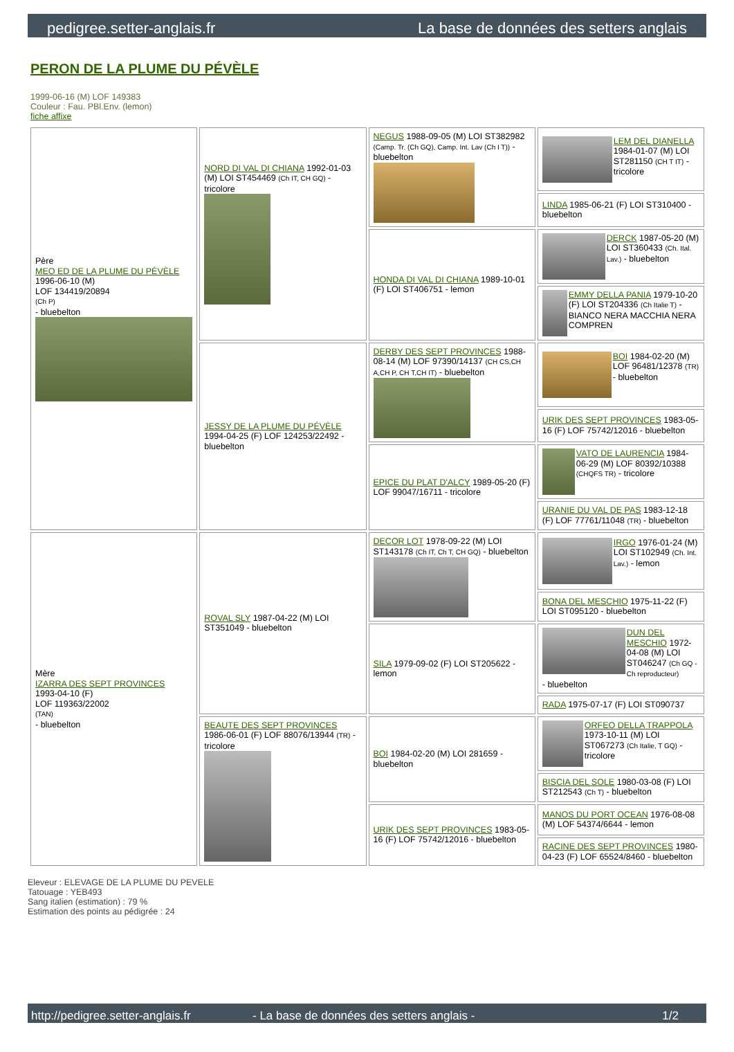pedigree.setter-anglais.fr La base de données des setters anglais
PERON DE LA PLUME DU PÉVÈLE
1999-06-16 (M) LOF 149383
Couleur : Fau. PBl.Env. (lemon)
fiche affixe
| Père MEO ED DE LA PLUME DU PÉVÈLE 1996-06-10 (M) LOF 134419/20894 (Ch P) - bluebelton | NORD DI VAL DI CHIANA 1992-01-03 (M) LOI ST454469 (Ch IT, CH GQ) - tricolore | NEGUS 1988-09-05 (M) LOI ST382982 (Camp. Tr. (Ch GQ), Camp. Int. Lav (Ch I T)) - bluebelton | LEM DEL DIANELLA 1984-01-07 (M) LOI ST281150 (CH T IT) - tricolore |
| | | | LINDA 1985-06-21 (F) LOI ST310400 - bluebelton |
| | | HONDA DI VAL DI CHIANA 1989-10-01 (F) LOI ST406751 - lemon | DERCK 1987-05-20 (M) LOI ST360433 (Ch. Ital. Lav.) - bluebelton |
| | | | EMMY DELLA PANIA 1979-10-20 (F) LOI ST204336 (Ch Italie T) - BIANCO NERA MACCHIA NERA COMPREN |
| | JESSY DE LA PLUME DU PÉVÈLE 1994-04-25 (F) LOF 124253/22492 - bluebelton | DERBY DES SEPT PROVINCES 1988-08-14 (M) LOF 97390/14137 (CH CS,CH A,CH P, CH T,CH IT) - bluebelton | BOI 1984-02-20 (M) LOF 96481/12378 (TR) - bluebelton |
| | | | URIK DES SEPT PROVINCES 1983-05-16 (F) LOF 75742/12016 - bluebelton |
| | | EPICE DU PLAT D'ALCY 1989-05-20 (F) LOF 99047/16711 - tricolore | VATO DE LAURENCIA 1984-06-29 (M) LOF 80392/10388 (CHQFS TR) - tricolore |
| | | | URANIE DU VAL DE PAS 1983-12-18 (F) LOF 77761/11048 (TR) - bluebelton |
| Mère IZARRA DES SEPT PROVINCES 1993-04-10 (F) LOF 119363/22002 (TAN) - bluebelton | ROVAL SLY 1987-04-22 (M) LOI ST351049 - bluebelton | DECOR LOT 1978-09-22 (M) LOI ST143178 (Ch IT, Ch T, CH GQ) - bluebelton | IRGO 1976-01-24 (M) LOI ST102949 (Ch. Int. Lav.) - lemon |
| | | | BONA DEL MESCHIO 1975-11-22 (F) LOI ST095120 - bluebelton |
| | | SILA 1979-09-02 (F) LOI ST205622 - lemon | DUN DEL MESCHIO 1972-04-08 (M) LOI ST046247 (Ch GQ - Ch reproducteur) - bluebelton |
| | | | RADA 1975-07-17 (F) LOI ST090737 |
| | BEAUTE DES SEPT PROVINCES 1986-06-01 (F) LOF 88076/13944 (TR) - tricolore | BOI 1984-02-20 (M) LOI 281659 - bluebelton | ORFEO DELLA TRAPPOLA 1973-10-11 (M) LOI ST067273 (Ch Italie, T GQ) - tricolore |
| | | | BISCIA DEL SOLE 1980-03-08 (F) LOI ST212543 (Ch T) - bluebelton |
| | | URIK DES SEPT PROVINCES 1983-05-16 (F) LOF 75742/12016 - bluebelton | MANOS DU PORT OCEAN 1976-08-08 (M) LOF 54374/6644 - lemon |
| | | | RACINE DES SEPT PROVINCES 1980-04-23 (F) LOF 65524/8460 - bluebelton |
Eleveur : ELEVAGE DE LA PLUME DU PEVELE
Tatouage : YEB493
Sang italien (estimation) : 79 %
Estimation des points au pédigrée : 24
http://pedigree.setter-anglais.fr - La base de données des setters anglais - 1/2